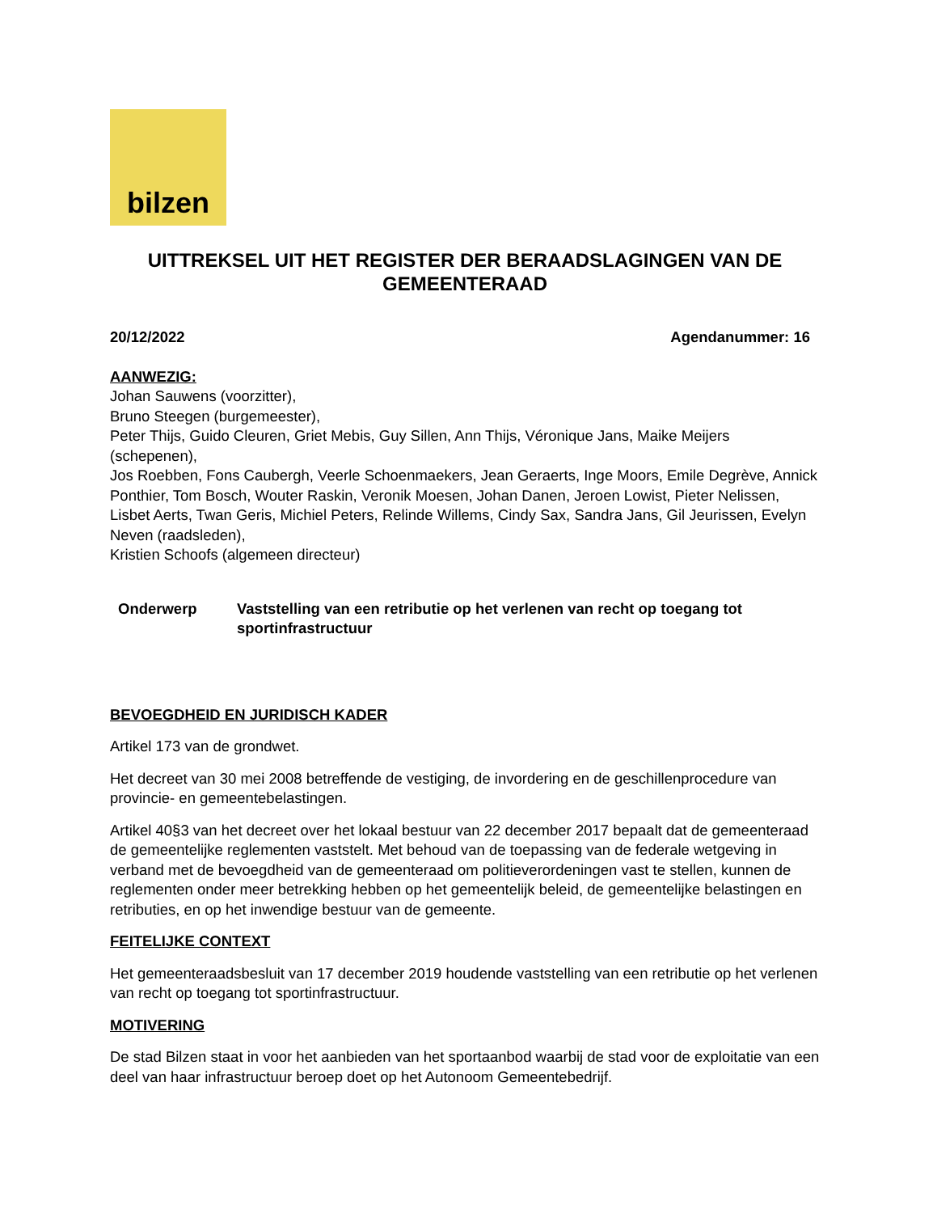bilzen
UITTREKSEL UIT HET REGISTER DER BERAADSLAGINGEN VAN DE GEMEENTERAAD
20/12/2022 Agendanummer: 16
AANWEZIG:
Johan Sauwens (voorzitter),
Bruno Steegen (burgemeester),
Peter Thijs, Guido Cleuren, Griet Mebis, Guy Sillen, Ann Thijs, Véronique Jans, Maike Meijers (schepenen),
Jos Roebben, Fons Caubergh, Veerle Schoenmaekers, Jean Geraerts, Inge Moors, Emile Degrève, Annick Ponthier, Tom Bosch, Wouter Raskin, Veronik Moesen, Johan Danen, Jeroen Lowist, Pieter Nelissen, Lisbet Aerts, Twan Geris, Michiel Peters, Relinde Willems, Cindy Sax, Sandra Jans, Gil Jeurissen, Evelyn Neven (raadsleden),
Kristien Schoofs (algemeen directeur)
Onderwerp Vaststelling van een retributie op het verlenen van recht op toegang tot sportinfrastructuur
BEVOEGDHEID EN JURIDISCH KADER
Artikel 173 van de grondwet.
Het decreet van 30 mei 2008 betreffende de vestiging, de invordering en de geschillenprocedure van provincie- en gemeentebelastingen.
Artikel 40§3 van het decreet over het lokaal bestuur van 22 december 2017 bepaalt dat de gemeenteraad de gemeentelijke reglementen vaststelt. Met behoud van de toepassing van de federale wetgeving in verband met de bevoegdheid van de gemeenteraad om politieverordeningen vast te stellen, kunnen de reglementen onder meer betrekking hebben op het gemeentelijk beleid, de gemeentelijke belastingen en retributies, en op het inwendige bestuur van de gemeente.
FEITELIJKE CONTEXT
Het gemeenteraadsbesluit van 17 december 2019 houdende vaststelling van een retributie op het verlenen van recht op toegang tot sportinfrastructuur.
MOTIVERING
De stad Bilzen staat in voor het aanbieden van het sportaanbod waarbij de stad voor de exploitatie van een deel van haar infrastructuur beroep doet op het Autonoom Gemeentebedrijf.